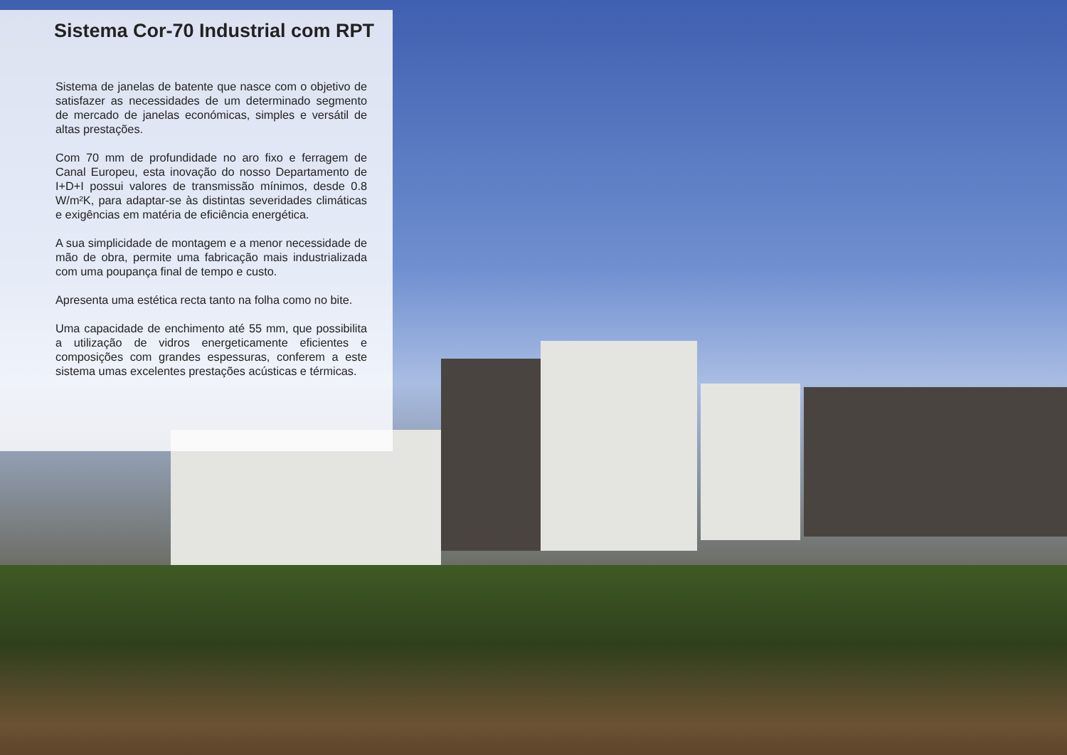Sistema Cor-70 Industrial com RPT
Sistema de janelas de batente que nasce com o objetivo de satisfazer as necessidades de um determinado segmento de mercado de janelas económicas, simples e versátil de altas prestações.
Com 70 mm de profundidade no aro fixo e ferragem de Canal Europeu, esta inovação do nosso Departamento de I+D+I possui valores de transmissão mínimos, desde 0.8 W/m²K, para adaptar-se às distintas severidades climáticas e exigências em matéria de eficiência energética.
A sua simplicidade de montagem e a menor necessidade de mão de obra, permite uma fabricação mais industrializada com uma poupança final de tempo e custo.
Apresenta uma estética recta tanto na folha como no bite.
Uma capacidade de enchimento até 55 mm, que possibilita a utilização de vidros energeticamente eficientes e composições com grandes espessuras, conferem a este sistema umas excelentes prestações acústicas e térmicas.